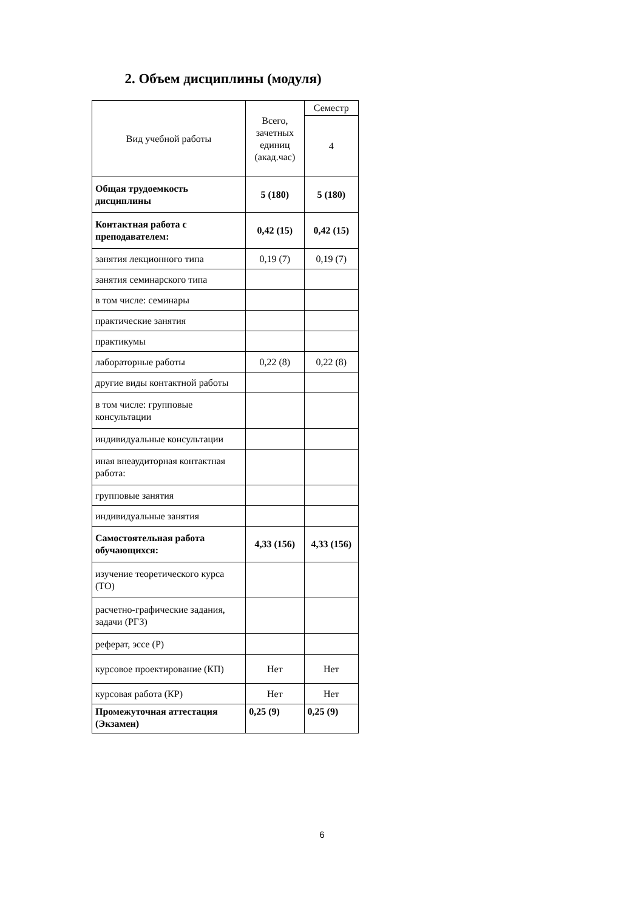2. Объем дисциплины (модуля)
| Вид учебной работы | Всего, зачетных единиц (акад.час) | Семестр |
| | | 4 |
| Общая трудоемкость дисциплины | 5 (180) | 5 (180) |
| Контактная работа с преподавателем: | 0,42 (15) | 0,42 (15) |
| занятия лекционного типа | 0,19 (7) | 0,19 (7) |
| занятия семинарского типа | | |
| в том числе: семинары | | |
| практические занятия | | |
| практикумы | | |
| лабораторные работы | 0,22 (8) | 0,22 (8) |
| другие виды контактной работы | | |
| в том числе: групповые консультации | | |
| индивидуальные консультации | | |
| иная внеаудиторная контактная работа: | | |
| групповые занятия | | |
| индивидуальные занятия | | |
| Самостоятельная работа обучающихся: | 4,33 (156) | 4,33 (156) |
| изучение теоретического курса (ТО) | | |
| расчетно-графические задания, задачи (РГЗ) | | |
| реферат, эссе (Р) | | |
| курсовое проектирование (КП) | Нет | Нет |
| курсовая работа (КР) | Нет | Нет |
| Промежуточная аттестация (Экзамен) | 0,25 (9) | 0,25 (9) |
6